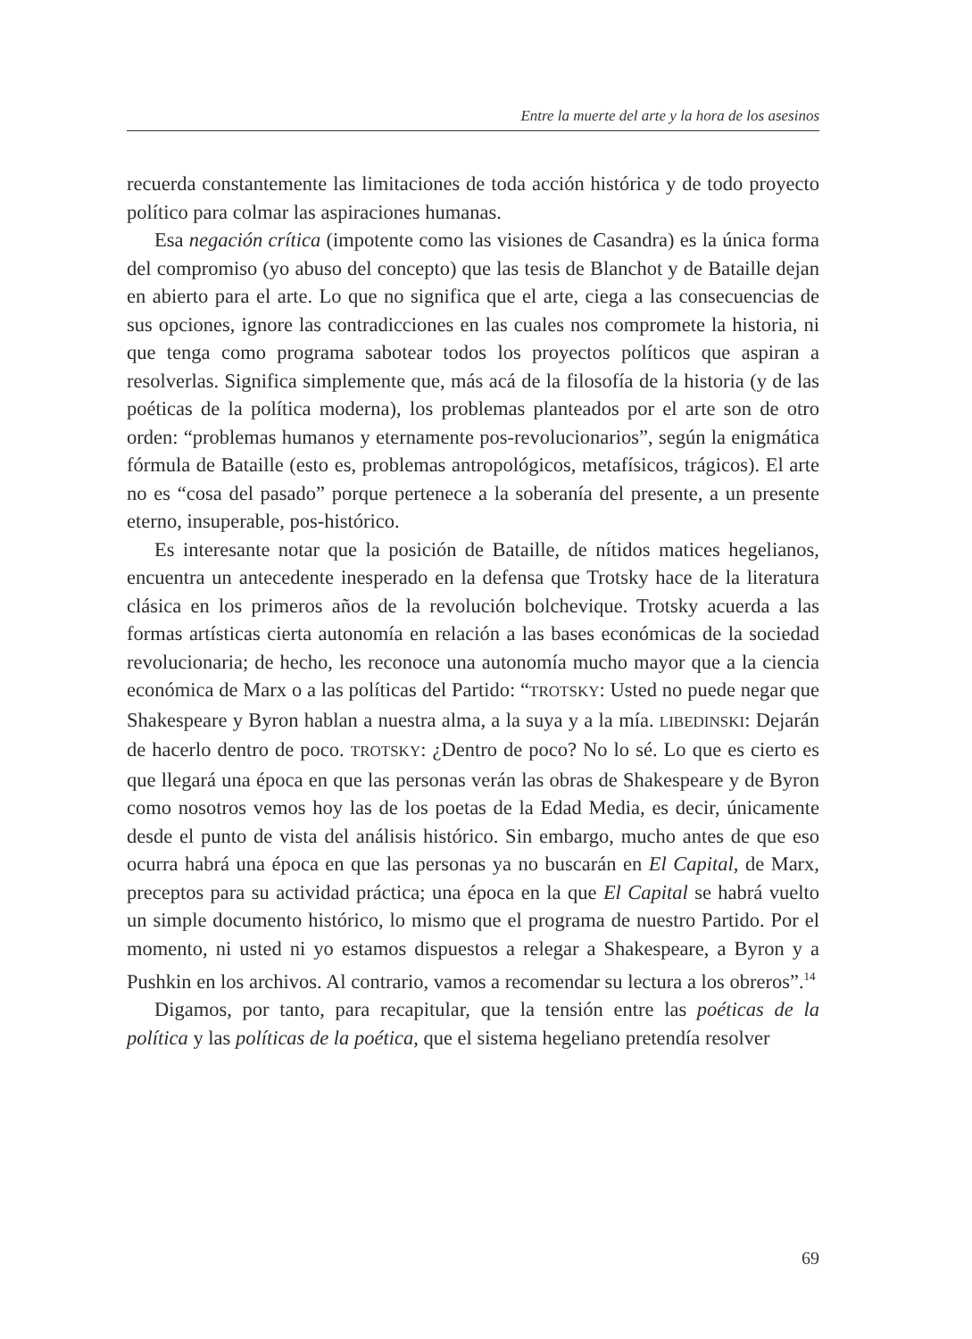Entre la muerte del arte y la hora de los asesinos
recuerda constantemente las limitaciones de toda acción histórica y de todo proyecto político para colmar las aspiraciones humanas.
Esa negación crítica (impotente como las visiones de Casandra) es la única forma del compromiso (yo abuso del concepto) que las tesis de Blanchot y de Bataille dejan en abierto para el arte. Lo que no significa que el arte, ciega a las consecuencias de sus opciones, ignore las contradicciones en las cuales nos compromete la historia, ni que tenga como programa sabotear todos los proyectos políticos que aspiran a resolverlas. Significa simplemente que, más acá de la filosofía de la historia (y de las poéticas de la política moderna), los problemas planteados por el arte son de otro orden: “problemas humanos y eternamente pos-revolucionarios”, según la enigmática fórmula de Bataille (esto es, problemas antropológicos, metafísicos, trágicos). El arte no es “cosa del pasado” porque pertenece a la soberanía del presente, a un presente eterno, insuperable, pos-histórico.
Es interesante notar que la posición de Bataille, de nítidos matices hegelianos, encuentra un antecedente inesperado en la defensa que Trotsky hace de la literatura clásica en los primeros años de la revolución bolchevique. Trotsky acuerda a las formas artísticas cierta autonomía en relación a las bases económicas de la sociedad revolucionaria; de hecho, les reconoce una autonomía mucho mayor que a la ciencia económica de Marx o a las políticas del Partido: “TROTSKY: Usted no puede negar que Shakespeare y Byron hablan a nuestra alma, a la suya y a la mía. LIBEDINSKI: Dejarán de hacerlo dentro de poco. TROTSKY: ¿Dentro de poco? No lo sé. Lo que es cierto es que llegará una época en que las personas verán las obras de Shakespeare y de Byron como nosotros vemos hoy las de los poetas de la Edad Media, es decir, únicamente desde el punto de vista del análisis histórico. Sin embargo, mucho antes de que eso ocurra habrá una época en que las personas ya no buscarán en El Capital, de Marx, preceptos para su actividad práctica; una época en la que El Capital se habrá vuelto un simple documento histórico, lo mismo que el programa de nuestro Partido. Por el momento, ni usted ni yo estamos dispuestos a relegar a Shakespeare, a Byron y a Pushkin en los archivos. Al contrario, vamos a recomendar su lectura a los obreros”.<sup>14</sup>
Digamos, por tanto, para recapitular, que la tensión entre las poéticas de la política y las políticas de la poética, que el sistema hegeliano pretendía resolver
69